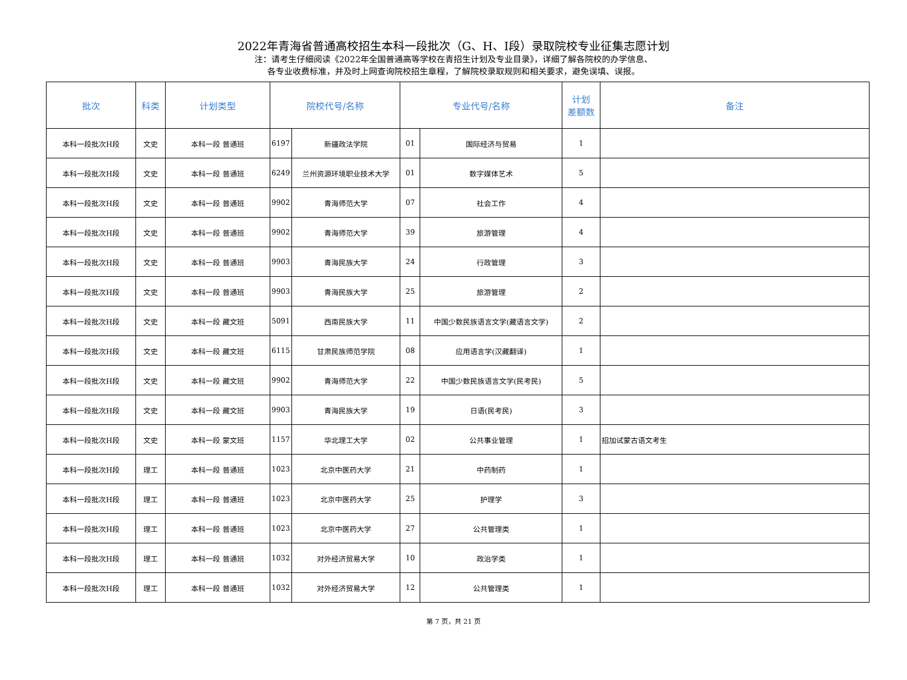2022年青海省普通高校招生本科一段批次（G、H、I段）录取院校专业征集志愿计划
注：请考生仔细阅读《2022年全国普通高等学校在青招生计划及专业目录》，详细了解各院校的办学信息、
各专业收费标准，并及时上网查询院校招生章程，了解院校录取规则和相关要求，避免误填、误报。
| 批次 | 科类 | 计划类型 | 院校代号/名称 | | 专业代号/名称 | | 计划 差额数 | 备注 |
| --- | --- | --- | --- | --- | --- | --- | --- | --- |
| 本科一段批次H段 | 文史 | 本科一段 普通班 | 6197 | 新疆政法学院 | 01 | 国际经济与贸易 | 1 | |
| 本科一段批次H段 | 文史 | 本科一段 普通班 | 6249 | 兰州资源环境职业技术大学 | 01 | 数字媒体艺术 | 5 | |
| 本科一段批次H段 | 文史 | 本科一段 普通班 | 9902 | 青海师范大学 | 07 | 社会工作 | 4 | |
| 本科一段批次H段 | 文史 | 本科一段 普通班 | 9902 | 青海师范大学 | 39 | 旅游管理 | 4 | |
| 本科一段批次H段 | 文史 | 本科一段 普通班 | 9903 | 青海民族大学 | 24 | 行政管理 | 3 | |
| 本科一段批次H段 | 文史 | 本科一段 普通班 | 9903 | 青海民族大学 | 25 | 旅游管理 | 2 | |
| 本科一段批次H段 | 文史 | 本科一段 藏文班 | 5091 | 西南民族大学 | 11 | 中国少数民族语言文学(藏语言文学) | 2 | |
| 本科一段批次H段 | 文史 | 本科一段 藏文班 | 6115 | 甘肃民族师范学院 | 08 | 应用语言学(汉藏翻译) | 1 | |
| 本科一段批次H段 | 文史 | 本科一段 藏文班 | 9902 | 青海师范大学 | 22 | 中国少数民族语言文学(民考民) | 5 | |
| 本科一段批次H段 | 文史 | 本科一段 藏文班 | 9903 | 青海民族大学 | 19 | 日语(民考民) | 3 | |
| 本科一段批次H段 | 文史 | 本科一段 蒙文班 | 1157 | 华北理工大学 | 02 | 公共事业管理 | 1 | 招加试蒙古语文考生 |
| 本科一段批次H段 | 理工 | 本科一段 普通班 | 1023 | 北京中医药大学 | 21 | 中药制药 | 1 | |
| 本科一段批次H段 | 理工 | 本科一段 普通班 | 1023 | 北京中医药大学 | 25 | 护理学 | 3 | |
| 本科一段批次H段 | 理工 | 本科一段 普通班 | 1023 | 北京中医药大学 | 27 | 公共管理类 | 1 | |
| 本科一段批次H段 | 理工 | 本科一段 普通班 | 1032 | 对外经济贸易大学 | 10 | 政治学类 | 1 | |
| 本科一段批次H段 | 理工 | 本科一段 普通班 | 1032 | 对外经济贸易大学 | 12 | 公共管理类 | 1 | |
第 7 页，共 21 页